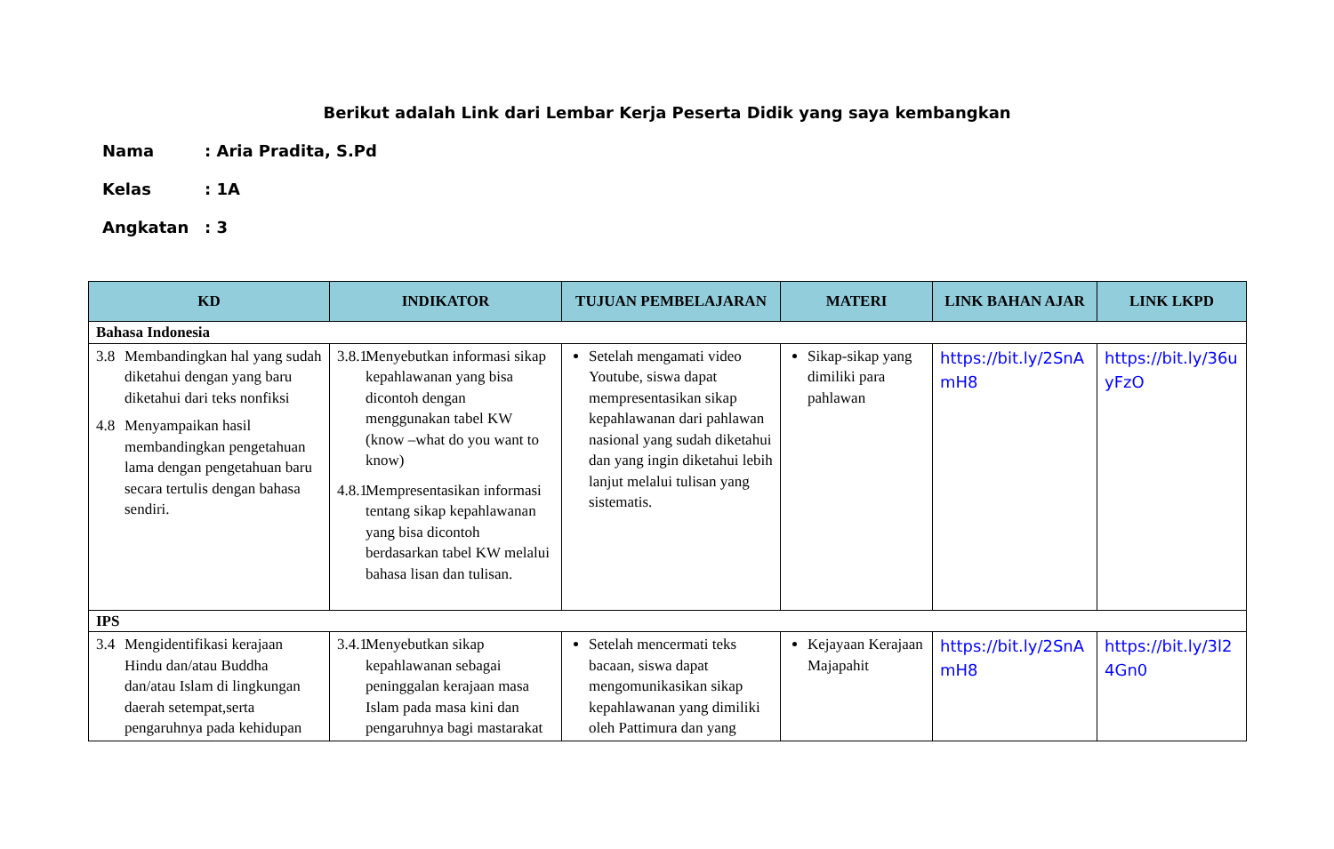Berikut adalah Link dari Lembar Kerja Peserta Didik yang saya kembangkan
Nama: Aria Pradita, S.Pd
Kelas: 1A
Angkatan: 3
| KD | INDIKATOR | TUJUAN PEMBELAJARAN | MATERI | LINK BAHAN AJAR | LINK LKPD |
| --- | --- | --- | --- | --- | --- |
| Bahasa Indonesia | | | | | |
| 3.8 Membandingkan hal yang sudah diketahui dengan yang baru diketahui dari teks nonfiksi 4.8 Menyampaikan hasil membandingkan pengetahuan lama dengan pengetahuan baru secara tertulis dengan bahasa sendiri. | 3.8.1 Menyebutkan informasi sikap kepahlawanan yang bisa dicontoh dengan menggunakan tabel KW (know –what do you want to know) 4.8.1 Mempresentasikan informasi tentang sikap kepahlawanan yang bisa dicontoh berdasarkan tabel KW melalui bahasa lisan dan tulisan. | Setelah mengamati video Youtube, siswa dapat mempresentasikan sikap kepahlawanan dari pahlawan nasional yang sudah diketahui dan yang ingin diketahui lebih lanjut melalui tulisan yang sistematis. | Sikap-sikap yang dimiliki para pahlawan | https://bit.ly/2SnAmH8 | https://bit.ly/36uyFzO |
| IPS | | | | | |
| 3.4 Mengidentifikasi kerajaan Hindu dan/atau Buddha dan/atau Islam di lingkungan daerah setempat,serta pengaruhnya pada kehidupan | 3.4.1 Menyebutkan sikap kepahlawanan sebagai peninggalan kerajaan masa Islam pada masa kini dan pengaruhnya bagi mastarakat | Setelah mencermati teks bacaan, siswa dapat mengomunikasikan sikap kepahlawanan yang dimiliki oleh Pattimura dan yang | Kejayaan Kerajaan Majapahit | https://bit.ly/2SnAmH8 | https://bit.ly/3l24Gn0 |